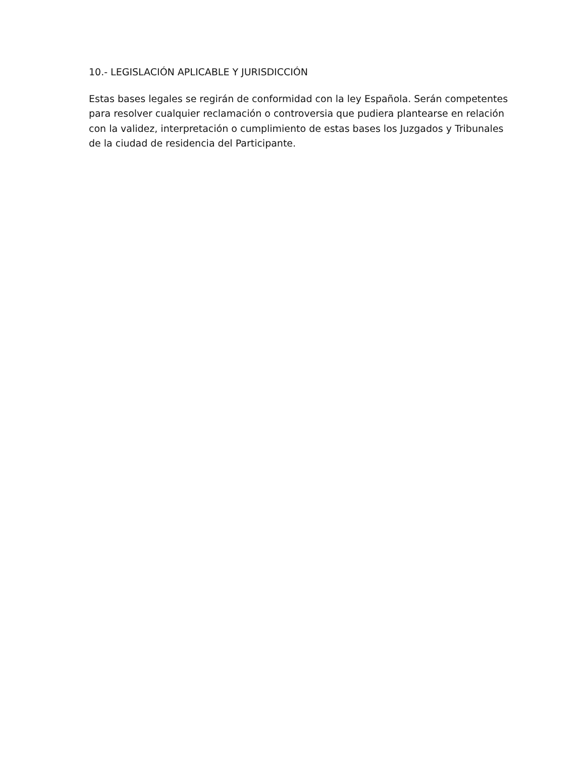10.- LEGISLACIÓN APLICABLE Y JURISDICCIÓN
Estas bases legales se regirán de conformidad con la ley Española. Serán competentes para resolver cualquier reclamación o controversia que pudiera plantearse en relación con la validez, interpretación o cumplimiento de estas bases los Juzgados y Tribunales de la ciudad de residencia del Participante.